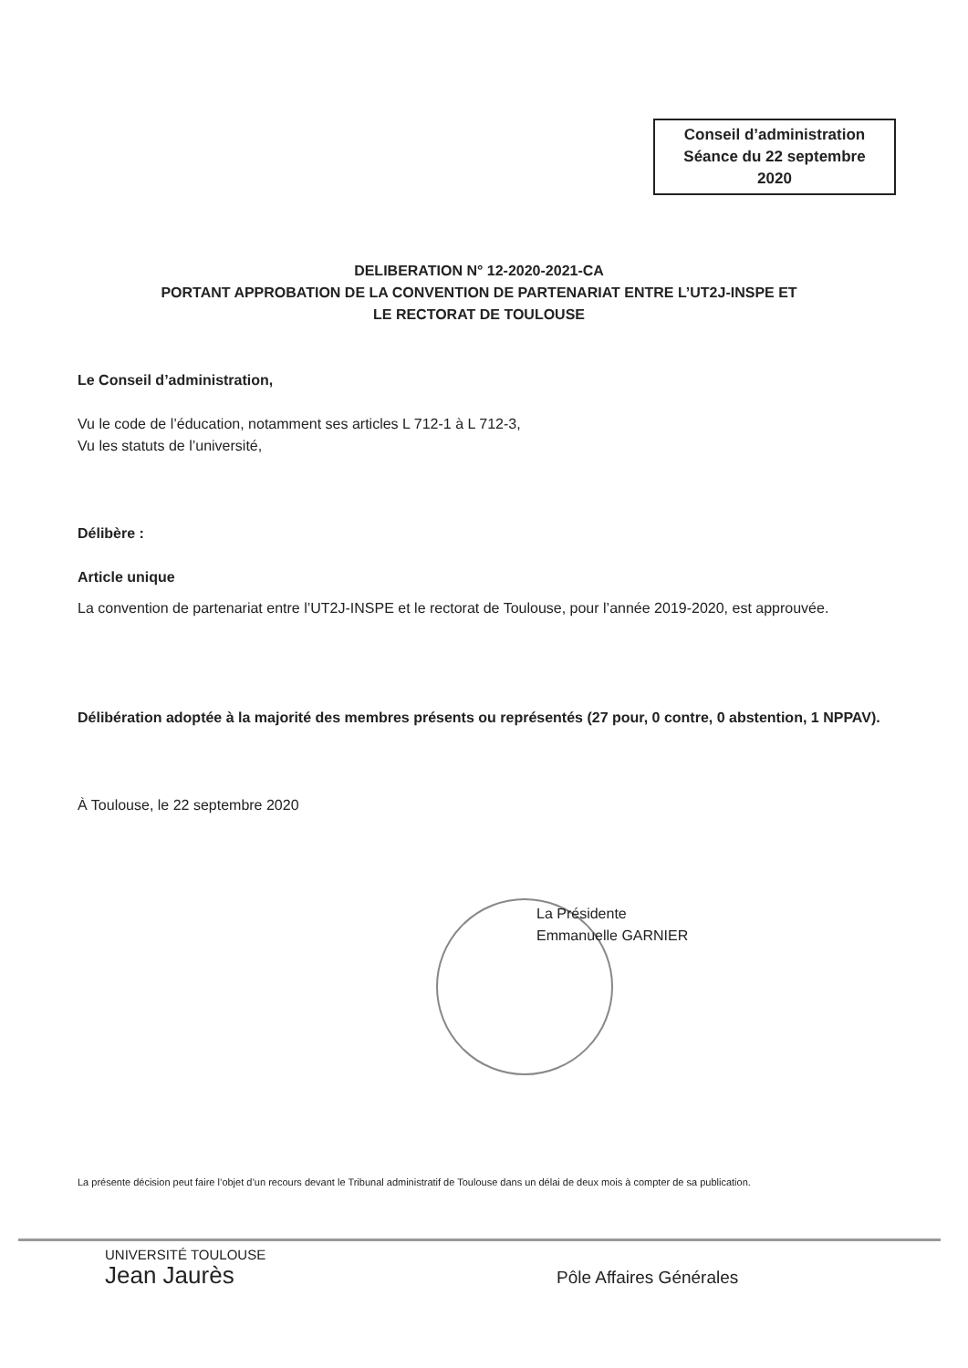Conseil d’administration
Séance du 22 septembre
2020
DELIBERATION N° 12-2020-2021-CA
PORTANT APPROBATION DE LA CONVENTION DE PARTENARIAT ENTRE L’UT2J-INSPE ET
LE RECTORAT DE TOULOUSE
Le Conseil d’administration,
Vu le code de l’éducation, notamment ses articles L 712-1 à L 712-3,
Vu les statuts de l’université,
Délibère :
Article unique
La convention de partenariat entre l’UT2J-INSPE et le rectorat de Toulouse, pour l’année 2019-2020, est approuvée.
Délibération adoptée à la majorité des membres présents ou représentés (27 pour, 0 contre, 0 abstention, 1 NPPAV).
À Toulouse, le 22 septembre 2020
La Présidente
Emmanuelle GARNIER
La présente décision peut faire l’objet d’un recours devant le Tribunal administratif de Toulouse dans un délai de deux mois à compter de sa publication.
UNIVERSITÉ TOULOUSE
Jean Jaurès
Pôle Affaires Générales